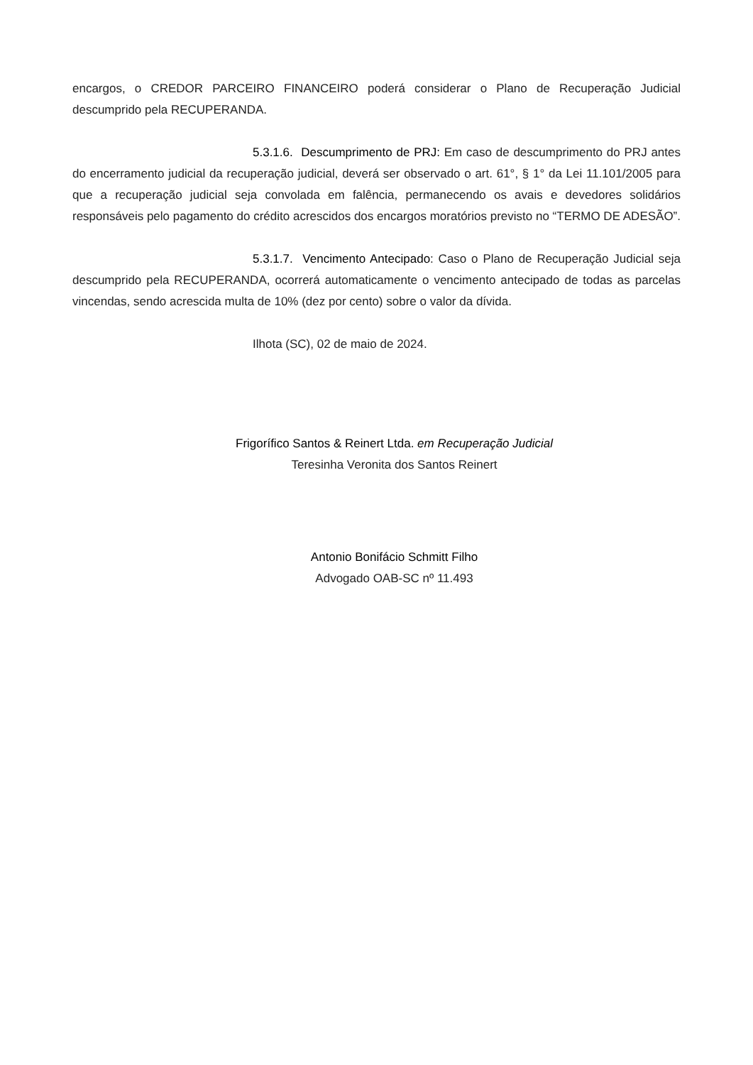encargos, o CREDOR PARCEIRO FINANCEIRO poderá considerar o Plano de Recuperação Judicial descumprido pela RECUPERANDA.
5.3.1.6. Descumprimento de PRJ: Em caso de descumprimento do PRJ antes do encerramento judicial da recuperação judicial, deverá ser observado o art. 61°, § 1° da Lei 11.101/2005 para que a recuperação judicial seja convolada em falência, permanecendo os avais e devedores solidários responsáveis pelo pagamento do crédito acrescidos dos encargos moratórios previsto no “TERMO DE ADESÃO”.
5.3.1.7. Vencimento Antecipado: Caso o Plano de Recuperação Judicial seja descumprido pela RECUPERANDA, ocorrerá automaticamente o vencimento antecipado de todas as parcelas vincendas, sendo acrescida multa de 10% (dez por cento) sobre o valor da dívida.
Ilhota (SC), 02 de maio de 2024.
Frigorífico Santos & Reinert Ltda. em Recuperação Judicial
Teresinha Veronita dos Santos Reinert
Antonio Bonifácio Schmitt Filho
Advogado OAB-SC nº 11.493